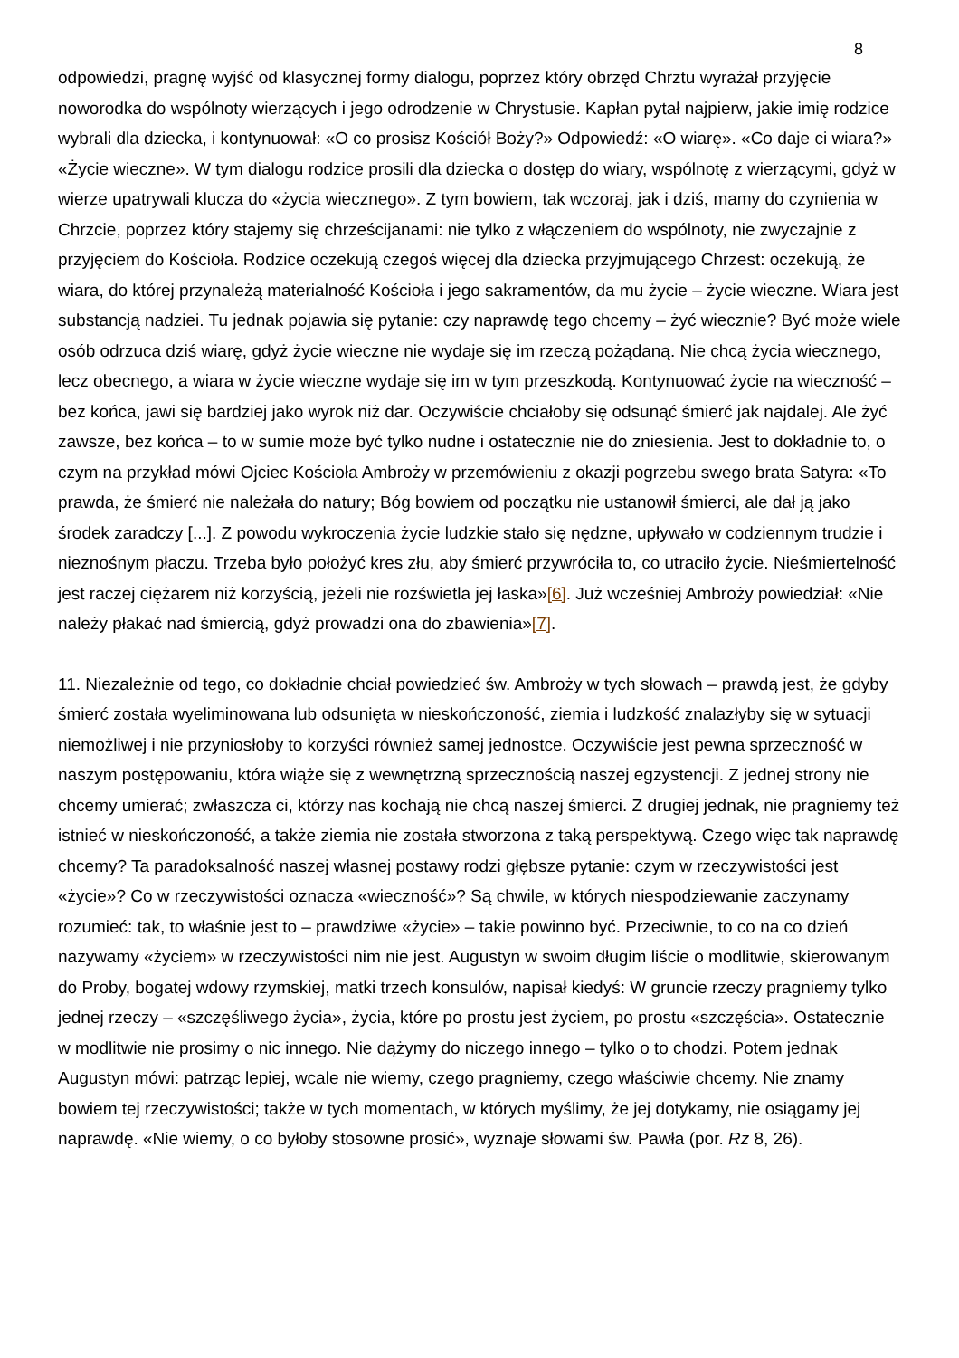8
odpowiedzi, pragnę wyjść od klasycznej formy dialogu, poprzez który obrzęd Chrztu wyrażał przyjęcie noworodka do wspólnoty wierzących i jego odrodzenie w Chrystusie. Kapłan pytał najpierw, jakie imię rodzice wybrali dla dziecka, i kontynuował: «O co prosisz Kościół Boży?» Odpowiedź: «O wiarę». «Co daje ci wiara?» «Życie wieczne». W tym dialogu rodzice prosili dla dziecka o dostęp do wiary, wspólnotę z wierzącymi, gdyż w wierze upatrywali klucza do «życia wiecznego». Z tym bowiem, tak wczoraj, jak i dziś, mamy do czynienia w Chrzcie, poprzez który stajemy się chrześcijanami: nie tylko z włączeniem do wspólnoty, nie zwyczajnie z przyjęciem do Kościoła. Rodzice oczekują czegoś więcej dla dziecka przyjmującego Chrzest: oczekują, że wiara, do której przynależą materialność Kościoła i jego sakramentów, da mu życie – życie wieczne. Wiara jest substancją nadziei. Tu jednak pojawia się pytanie: czy naprawdę tego chcemy – żyć wiecznie? Być może wiele osób odrzuca dziś wiarę, gdyż życie wieczne nie wydaje się im rzeczą pożądaną. Nie chcą życia wiecznego, lecz obecnego, a wiara w życie wieczne wydaje się im w tym przeszkodą. Kontynuować życie na wieczność – bez końca, jawi się bardziej jako wyrok niż dar. Oczywiście chciałoby się odsunąć śmierć jak najdalej. Ale żyć zawsze, bez końca – to w sumie może być tylko nudne i ostatecznie nie do zniesienia. Jest to dokładnie to, o czym na przykład mówi Ojciec Kościoła Ambroży w przemówieniu z okazji pogrzebu swego brata Satyra: «To prawda, że śmierć nie należała do natury; Bóg bowiem od początku nie ustanowił śmierci, ale dał ją jako środek zaradczy [...]. Z powodu wykroczenia życie ludzkie stało się nędzne, upływało w codziennym trudzie i nieznośnym płaczu. Trzeba było położyć kres złu, aby śmierć przywróciła to, co utraciło życie. Nieśmiertelność jest raczej ciężarem niż korzyścią, jeżeli nie rozświetla jej łaska»[6]. Już wcześniej Ambroży powiedział: «Nie należy płakać nad śmiercią, gdyż prowadzi ona do zbawienia»[7].
11. Niezależnie od tego, co dokładnie chciał powiedzieć św. Ambroży w tych słowach – prawdą jest, że gdyby śmierć została wyeliminowana lub odsunięta w nieskończoność, ziemia i ludzkość znalazłyby się w sytuacji niemożliwej i nie przyniosłoby to korzyści również samej jednostce. Oczywiście jest pewna sprzeczność w naszym postępowaniu, która wiąże się z wewnętrzną sprzecznością naszej egzystencji. Z jednej strony nie chcemy umierać; zwłaszcza ci, którzy nas kochają nie chcą naszej śmierci. Z drugiej jednak, nie pragniemy też istnieć w nieskończoność, a także ziemia nie została stworzona z taką perspektywą. Czego więc tak naprawdę chcemy? Ta paradoksalność naszej własnej postawy rodzi głębsze pytanie: czym w rzeczywistości jest «życie»? Co w rzeczywistości oznacza «wieczność»? Są chwile, w których niespodziewanie zaczynamy rozumieć: tak, to właśnie jest to – prawdziwe «życie» – takie powinno być. Przeciwnie, to co na co dzień nazywamy «życiem» w rzeczywistości nim nie jest. Augustyn w swoim długim liście o modlitwie, skierowanym do Proby, bogatej wdowy rzymskiej, matki trzech konsulów, napisał kiedyś: W gruncie rzeczy pragniemy tylko jednej rzeczy – «szczęśliwego życia», życia, które po prostu jest życiem, po prostu «szczęścia». Ostatecznie w modlitwie nie prosimy o nic innego. Nie dążymy do niczego innego – tylko o to chodzi. Potem jednak Augustyn mówi: patrząc lepiej, wcale nie wiemy, czego pragniemy, czego właściwie chcemy. Nie znamy bowiem tej rzeczywistości; także w tych momentach, w których myślimy, że jej dotykamy, nie osiągamy jej naprawdę. «Nie wiemy, o co byłoby stosowne prosić», wyznaje słowami św. Pawła (por. Rz 8, 26).